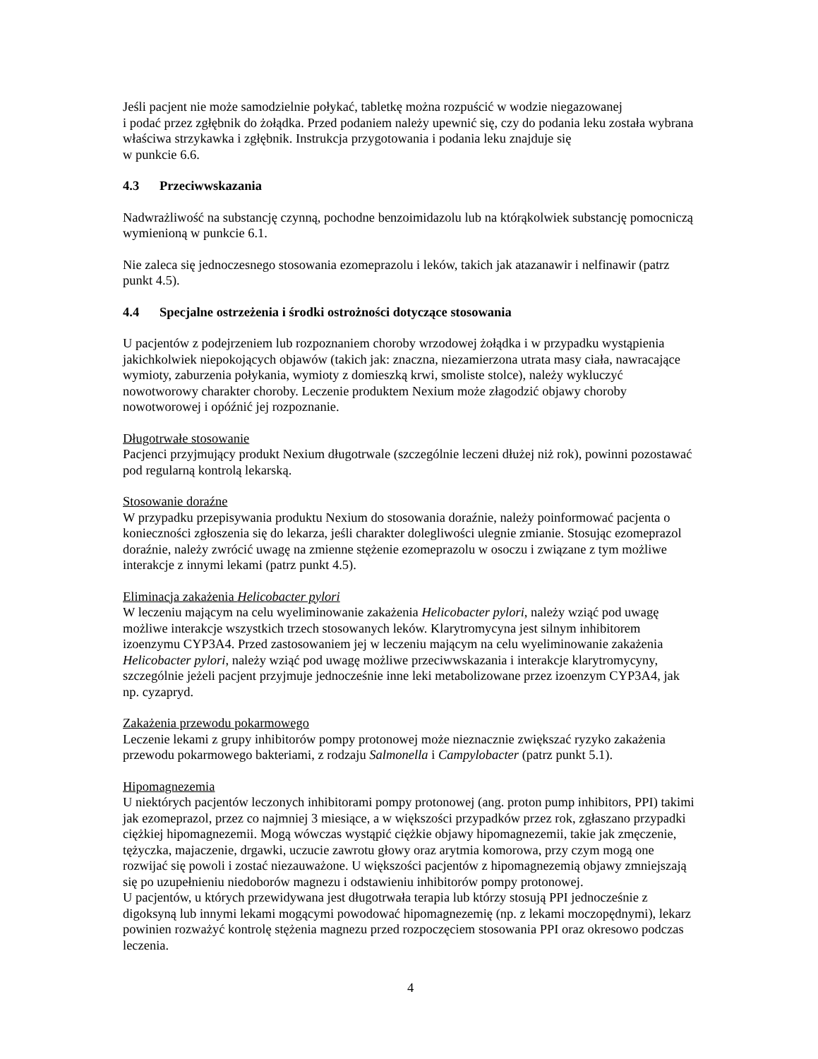Jeśli pacjent nie może samodzielnie połykać, tabletkę można rozpuścić w wodzie niegazowanej
i podać przez zgłębnik do żołądka. Przed podaniem należy upewnić się, czy do podania leku została wybrana właściwa strzykawka i zgłębnik. Instrukcja przygotowania i podania leku znajduje się
w punkcie 6.6.
4.3 Przeciwwskazania
Nadwrażliwość na substancję czynną, pochodne benzoimidazolu lub na którąkolwiek substancję pomocniczą wymienioną w punkcie 6.1.
Nie zaleca się jednoczesnego stosowania ezomeprazolu i leków, takich jak atazanawir i nelfinawir (patrz punkt 4.5).
4.4 Specjalne ostrzeżenia i środki ostrożności dotyczące stosowania
U pacjentów z podejrzeniem lub rozpoznaniem choroby wrzodowej żołądka i w przypadku wystąpienia jakichkolwiek niepokojących objawów (takich jak: znaczna, niezamierzona utrata masy ciała, nawracające wymioty, zaburzenia połykania, wymioty z domieszką krwi, smoliste stolce), należy wykluczyć nowotworowy charakter choroby. Leczenie produktem Nexium może złagodzić objawy choroby nowotworowej i opóźnić jej rozpoznanie.
Długotrwałe stosowanie
Pacjenci przyjmujący produkt Nexium długotrwale (szczególnie leczeni dłużej niż rok), powinni pozostawać pod regularną kontrolą lekarską.
Stosowanie doraźne
W przypadku przepisywania produktu Nexium do stosowania doraźnie, należy poinformować pacjenta o konieczności zgłoszenia się do lekarza, jeśli charakter dolegliwości ulegnie zmianie. Stosując ezomeprazol doraźnie, należy zwrócić uwagę na zmienne stężenie ezomeprazolu w osoczu i związane z tym możliwe interakcje z innymi lekami (patrz punkt 4.5).
Eliminacja zakażenia Helicobacter pylori
W leczeniu mającym na celu wyeliminowanie zakażenia Helicobacter pylori, należy wziąć pod uwagę możliwe interakcje wszystkich trzech stosowanych leków. Klarytromycyna jest silnym inhibitorem izoenzymu CYP3A4. Przed zastosowaniem jej w leczeniu mającym na celu wyeliminowanie zakażenia Helicobacter pylori, należy wziąć pod uwagę możliwe przeciwwskazania i interakcje klarytromycyny, szczególnie jeżeli pacjent przyjmuje jednocześnie inne leki metabolizowane przez izoenzym CYP3A4, jak np. cyzapryd.
Zakażenia przewodu pokarmowego
Leczenie lekami z grupy inhibitorów pompy protonowej może nieznacznie zwiększać ryzyko zakażenia przewodu pokarmowego bakteriami, z rodzaju Salmonella i Campylobacter (patrz punkt 5.1).
Hipomagnezemia
U niektórych pacjentów leczonych inhibitorami pompy protonowej (ang. proton pump inhibitors, PPI) takimi jak ezomeprazol, przez co najmniej 3 miesiące, a w większości przypadków przez rok, zgłaszano przypadki ciężkiej hipomagnezemii. Mogą wówczas wystąpić ciężkie objawy hipomagnezemii, takie jak zmęczenie, tężyczka, majaczenie, drgawki, uczucie zawrotu głowy oraz arytmia komorowa, przy czym mogą one rozwijać się powoli i zostać niezauważone. U większości pacjentów z hipomagnezemią objawy zmniejszają się po uzupełnieniu niedoborów magnezu i odstawieniu inhibitorów pompy protonowej.
U pacjentów, u których przewidywana jest długotrwała terapia lub którzy stosują PPI jednocześnie z digoksyną lub innymi lekami mogącymi powodować hipomagnezemię (np. z lekami moczopędnymi), lekarz powinien rozważyć kontrolę stężenia magnezu przed rozpoczęciem stosowania PPI oraz okresowo podczas leczenia.
4